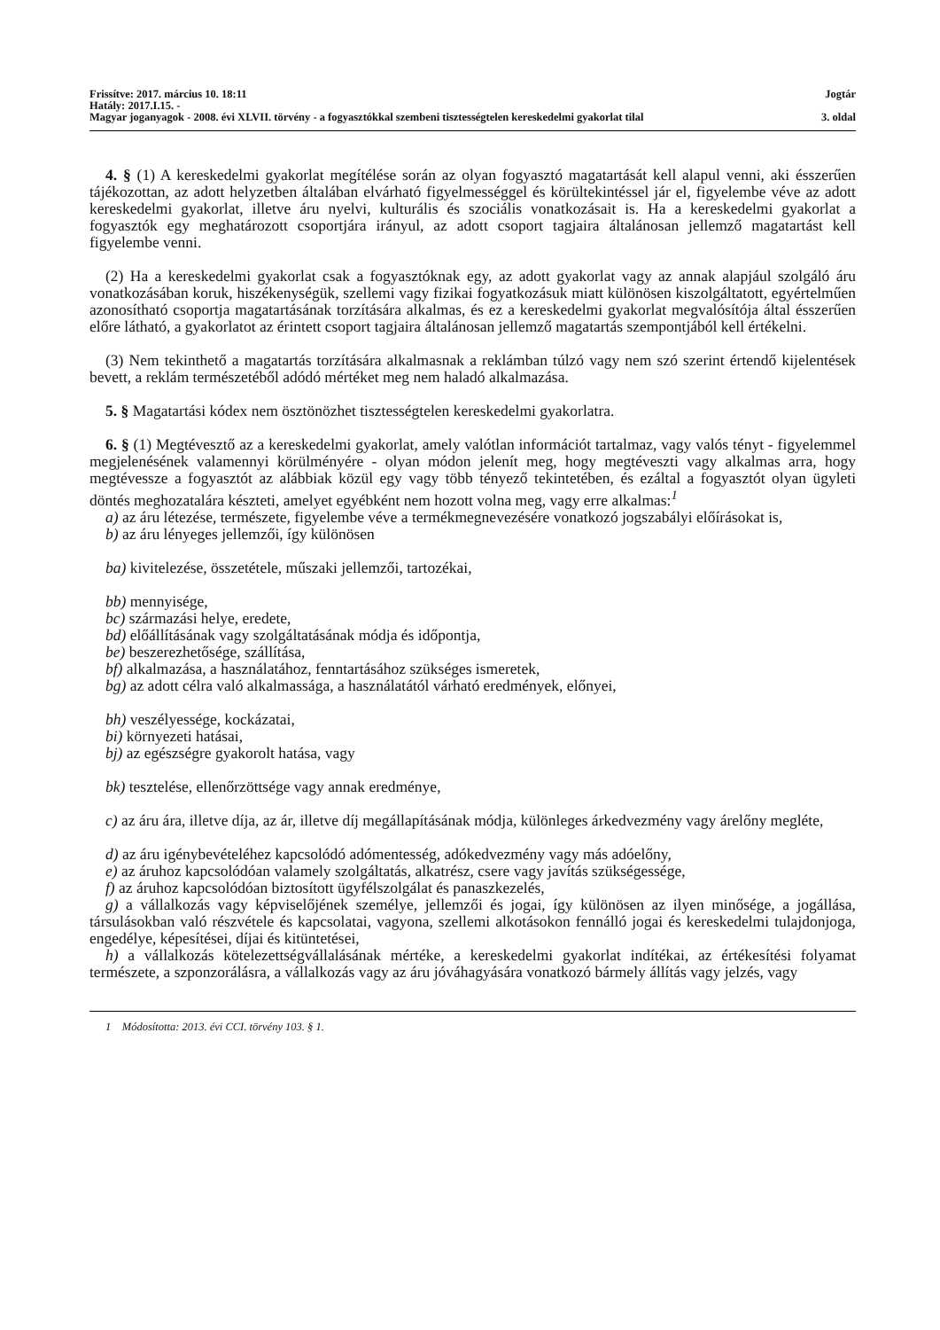Frissítve: 2017. március 10. 18:11 Jogtár
Hatály: 2017.I.15. -
Magyar joganyagok - 2008. évi XLVII. törvény - a fogyasztókkal szembeni tisztességtelen kereskedelmi gyakorlat tilal 3. oldal
4. § (1) A kereskedelmi gyakorlat megítélése során az olyan fogyasztó magatartását kell alapul venni, aki ésszerűen tájékozottan, az adott helyzetben általában elvárható figyelmességgel és körültekintéssel jár el, figyelembe véve az adott kereskedelmi gyakorlat, illetve áru nyelvi, kulturális és szociális vonatkozásait is. Ha a kereskedelmi gyakorlat a fogyasztók egy meghatározott csoportjára irányul, az adott csoport tagjaira általánosan jellemző magatartást kell figyelembe venni.
(2) Ha a kereskedelmi gyakorlat csak a fogyasztóknak egy, az adott gyakorlat vagy az annak alapjául szolgáló áru vonatkozásában koruk, hiszékenységük, szellemi vagy fizikai fogyatkozásuk miatt különösen kiszolgáltatott, egyértelműen azonosítható csoportja magatartásának torzítására alkalmas, és ez a kereskedelmi gyakorlat megvalósítója által ésszerűen előre látható, a gyakorlatot az érintett csoport tagjaira általánosan jellemző magatartás szempontjából kell értékelni.
(3) Nem tekinthető a magatartás torzítására alkalmasnak a reklámban túlzó vagy nem szó szerint értendő kijelentések bevett, a reklám természetéből adódó mértéket meg nem haladó alkalmazása.
5. § Magatartási kódex nem ösztönözhet tisztességtelen kereskedelmi gyakorlatra.
6. § (1) Megtévesztő az a kereskedelmi gyakorlat, amely valótlan információt tartalmaz, vagy valós tényt - figyelemmel megjelenésének valamennyi körülményére - olyan módon jelenít meg, hogy megtéveszti vagy alkalmas arra, hogy megtévessze a fogyasztót az alábbiak közül egy vagy több tényező tekintetében, és ezáltal a fogyasztót olyan ügyleti döntés meghozatalára készteti, amelyet egyébként nem hozott volna meg, vagy erre alkalmas:<sup>1</sup>
a) az áru létezése, természete, figyelembe véve a termékmegnevezésére vonatkozó jogszabályi előírásokat is,
b) az áru lényeges jellemzői, így különösen
ba) kivitelezése, összetétele, műszaki jellemzői, tartozékai,
bb) mennyisége,
bc) származási helye, eredete,
bd) előállításának vagy szolgáltatásának módja és időpontja,
be) beszerezhetősége, szállítása,
bf) alkalmazása, a használatához, fenntartásához szükséges ismeretek,
bg) az adott célra való alkalmassága, a használatától várható eredmények, előnyei,
bh) veszélyessége, kockázatai,
bi) környezeti hatásai,
bj) az egészségre gyakorolt hatása, vagy
bk) tesztelése, ellenőrzöttsége vagy annak eredménye,
c) az áru ára, illetve díja, az ár, illetve díj megállapításának módja, különleges árkedvezmény vagy árelőny megléte,
d) az áru igénybevételéhez kapcsolódó adómentesség, adókedvezmény vagy más adóelőny,
e) az áruhoz kapcsolódóan valamely szolgáltatás, alkatrész, csere vagy javítás szükségessége,
f) az áruhoz kapcsolódóan biztosított ügyfélszolgálat és panaszkezelés,
g) a vállalkozás vagy képviselőjének személye, jellemzői és jogai, így különösen az ilyen minősége, a jogállása, társulásokban való részvétele és kapcsolatai, vagyona, szellemi alkotásokon fennálló jogai és kereskedelmi tulajdonjoga, engedélye, képesítései, díjai és kitüntetései,
h) a vállalkozás kötelezettségvállalásának mértéke, a kereskedelmi gyakorlat indítékai, az értékesítési folyamat természete, a szponzorálásra, a vállalkozás vagy az áru jóváhagyására vonatkozó bármely állítás vagy jelzés, vagy
1 Módosította: 2013. évi CCI. törvény 103. § 1.